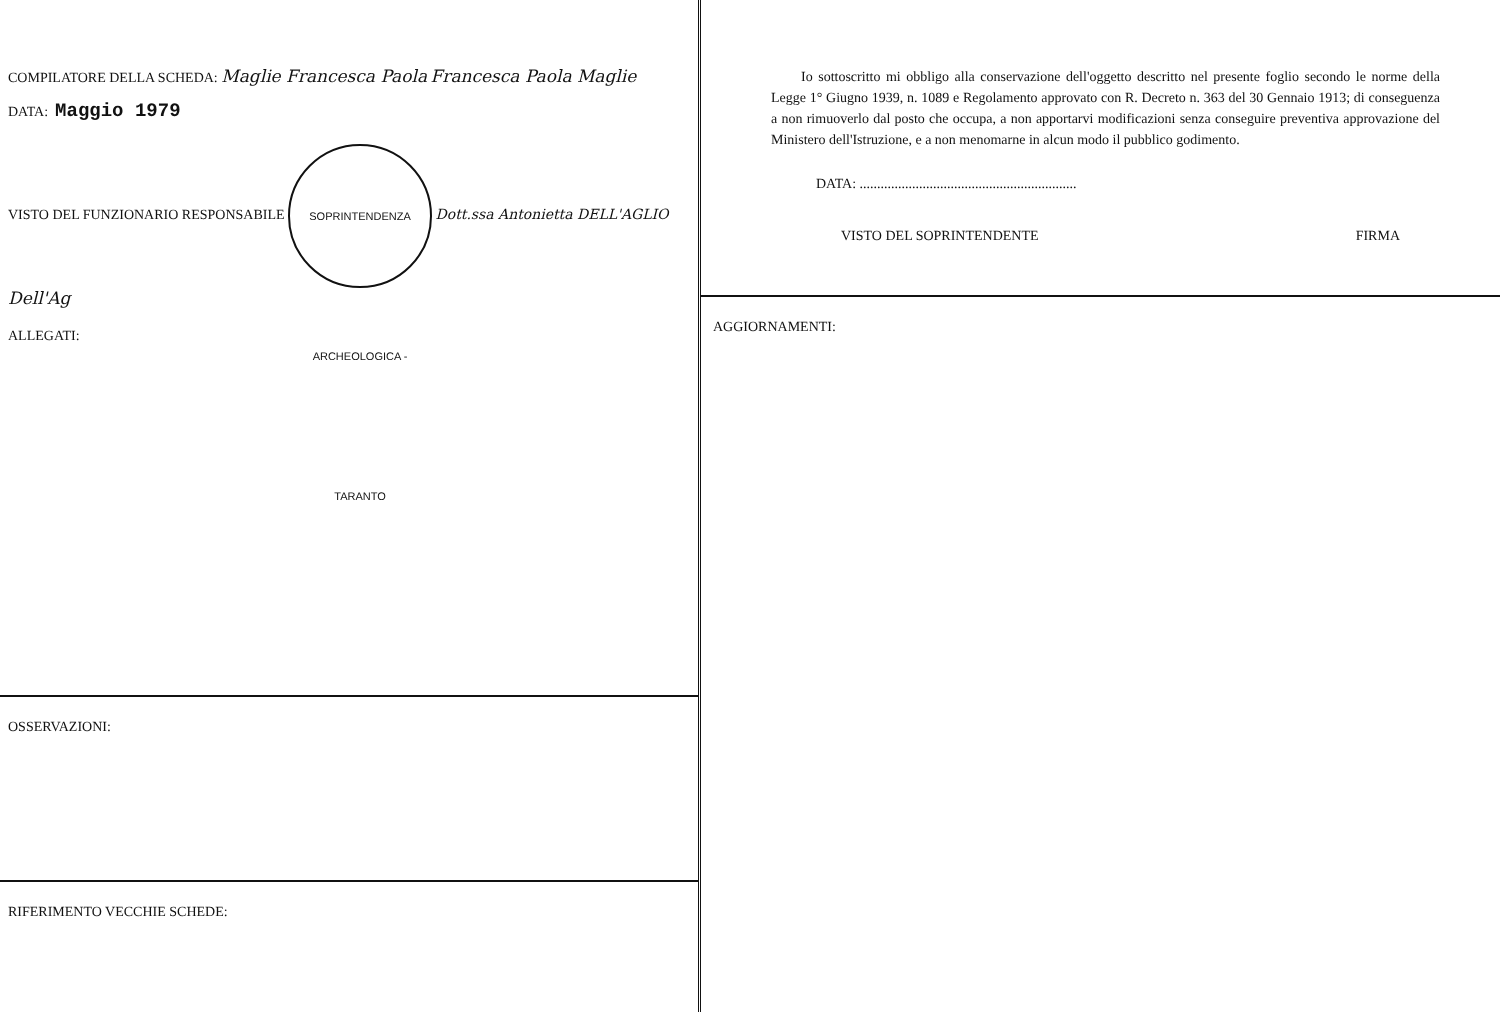COMPILATORE DELLA SCHEDA: Maglie Francesca Paola Francesca Paola Maglie
DATA: Maggio 1979
VISTO DEL FUNZIONARIO RESPONSABILE SOPRINTENDENZA ARCHEOLOGICA - TARANTO Dott.ssa Antonietta DELL'AGLIO Dell'Ag
ALLEGATI:
OSSERVAZIONI:
RIFERIMENTO VECCHIE SCHEDE:
Io sottoscritto mi obbligo alla conservazione dell'oggetto descritto nel presente foglio secondo le norme della Legge 1° Giugno 1939, n. 1089 e Regolamento approvato con R. Decreto n. 363 del 30 Gennaio 1913; di conseguenza a non rimuoverlo dal posto che occupa, a non apportarvi modificazioni senza conseguire preventiva approvazione del Ministero dell'Istruzione, e a non menomarne in alcun modo il pubblico godimento.
DATA: ..............................................................
VISTO DEL SOPRINTENDENTE FIRMA
AGGIORNAMENTI: